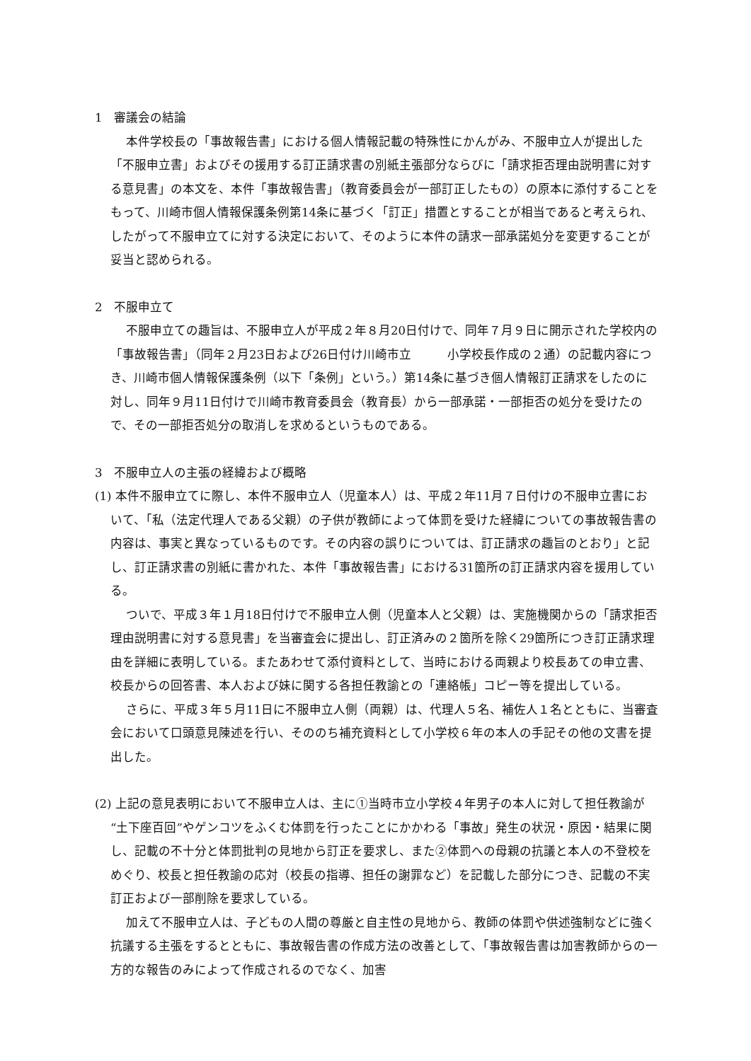1　審議会の結論
本件学校長の「事故報告書」における個人情報記載の特殊性にかんがみ、不服申立人が提出した「不服申立書」およびその援用する訂正請求書の別紙主張部分ならびに「請求拒否理由説明書に対する意見書」の本文を、本件「事故報告書」（教育委員会が一部訂正したもの）の原本に添付することをもって、川崎市個人情報保護条例第14条に基づく「訂正」措置とすることが相当であると考えられ、したがって不服申立てに対する決定において、そのように本件の請求一部承諾処分を変更することが妥当と認められる。
2　不服申立て
不服申立ての趣旨は、不服申立人が平成２年８月20日付けで、同年７月９日に開示された学校内の「事故報告書」（同年２月23日および26日付け川崎市立　　　小学校長作成の２通）の記載内容につき、川崎市個人情報保護条例（以下「条例」という。）第14条に基づき個人情報訂正請求をしたのに対し、同年９月11日付けで川崎市教育委員会（教育長）から一部承諾・一部拒否の処分を受けたので、その一部拒否処分の取消しを求めるというものである。
3　不服申立人の主張の経緯および概略
(1) 本件不服申立てに際し、本件不服申立人（児童本人）は、平成２年11月７日付けの不服申立書において、「私（法定代理人である父親）の子供が教師によって体罰を受けた経緯についての事故報告書の内容は、事実と異なっているものです。その内容の誤りについては、訂正請求の趣旨のとおり」と記し、訂正請求書の別紙に書かれた、本件「事故報告書」における31箇所の訂正請求内容を援用している。
ついで、平成３年１月18日付けで不服申立人側（児童本人と父親）は、実施機関からの「請求拒否理由説明書に対する意見書」を当審査会に提出し、訂正済みの２箇所を除く29箇所につき訂正請求理由を詳細に表明している。またあわせて添付資料として、当時における両親より校長あての申立書、校長からの回答書、本人および妹に関する各担任教諭との「連絡帳」コピー等を提出している。
さらに、平成３年５月11日に不服申立人側（両親）は、代理人５名、補佐人１名とともに、当審査会において口頭意見陳述を行い、そののち補充資料として小学校６年の本人の手記その他の文書を提出した。
(2) 上記の意見表明において不服申立人は、主に①当時市立小学校４年男子の本人に対して担任教諭が“土下座百回”やゲンコツをふくむ体罰を行ったことにかかわる「事故」発生の状況・原因・結果に関し、記載の不十分と体罰批判の見地から訂正を要求し、また②体罰への母親の抗議と本人の不登校をめぐり、校長と担任教諭の応対（校長の指導、担任の謝罪など）を記載した部分につき、記載の不実訂正および一部削除を要求している。
加えて不服申立人は、子どもの人間の尊厳と自主性の見地から、教師の体罰や供述強制などに強く抗議する主張をするとともに、事故報告書の作成方法の改善として、「事故報告書は加害教師からの一方的な報告のみによって作成されるのでなく、加害